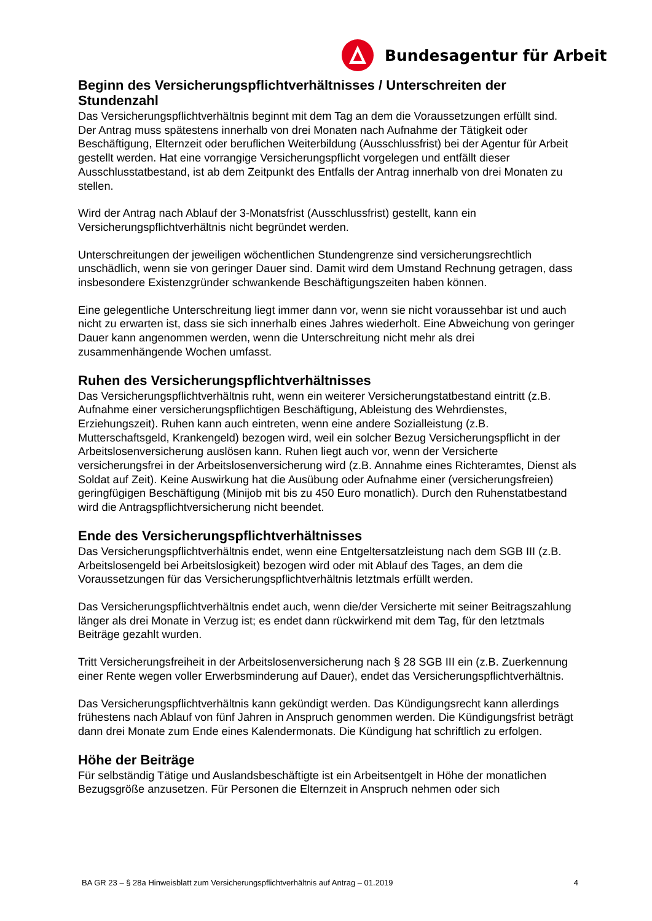Bundesagentur für Arbeit
Beginn des Versicherungspflichtverhältnisses / Unterschreiten der Stundenzahl
Das Versicherungspflichtverhältnis beginnt mit dem Tag an dem die Voraussetzungen erfüllt sind. Der Antrag muss spätestens innerhalb von drei Monaten nach Aufnahme der Tätigkeit oder Beschäftigung, Elternzeit oder beruflichen Weiterbildung (Ausschlussfrist) bei der Agentur für Arbeit gestellt werden. Hat eine vorrangige Versicherungspflicht vorgelegen und entfällt dieser Ausschlusstatbestand, ist ab dem Zeitpunkt des Entfalls der Antrag innerhalb von drei Monaten zu stellen.
Wird der Antrag nach Ablauf der 3-Monatsfrist (Ausschlussfrist) gestellt, kann ein Versicherungspflichtverhältnis nicht begründet werden.
Unterschreitungen der jeweiligen wöchentlichen Stundengrenze sind versicherungsrechtlich unschädlich, wenn sie von geringer Dauer sind. Damit wird dem Umstand Rechnung getragen, dass insbesondere Existenzgründer schwankende Beschäftigungszeiten haben können.
Eine gelegentliche Unterschreitung liegt immer dann vor, wenn sie nicht voraussehbar ist und auch nicht zu erwarten ist, dass sie sich innerhalb eines Jahres wiederholt. Eine Abweichung von geringer Dauer kann angenommen werden, wenn die Unterschreitung nicht mehr als drei zusammenhängende Wochen umfasst.
Ruhen des Versicherungspflichtverhältnisses
Das Versicherungspflichtverhältnis ruht, wenn ein weiterer Versicherungstatbestand eintritt (z.B. Aufnahme einer versicherungspflichtigen Beschäftigung, Ableistung des Wehrdienstes, Erziehungszeit). Ruhen kann auch eintreten, wenn eine andere Sozialleistung (z.B. Mutterschaftsgeld, Krankengeld) bezogen wird, weil ein solcher Bezug Versicherungspflicht in der Arbeitslosenversicherung auslösen kann. Ruhen liegt auch vor, wenn der Versicherte versicherungsfrei in der Arbeitslosenversicherung wird (z.B. Annahme eines Richteramtes, Dienst als Soldat auf Zeit). Keine Auswirkung hat die Ausübung oder Aufnahme einer (versicherungsfreien) geringfügigen Beschäftigung (Minijob mit bis zu 450 Euro monatlich). Durch den Ruhenstatbestand wird die Antragspflichtversicherung nicht beendet.
Ende des Versicherungspflichtverhältnisses
Das Versicherungspflichtverhältnis endet, wenn eine Entgeltersatzleistung nach dem SGB III (z.B. Arbeitslosengeld bei Arbeitslosigkeit) bezogen wird oder mit Ablauf des Tages, an dem die Voraussetzungen für das Versicherungspflichtverhältnis letztmals erfüllt werden.
Das Versicherungspflichtverhältnis endet auch, wenn die/der Versicherte mit seiner Beitragszahlung länger als drei Monate in Verzug ist; es endet dann rückwirkend mit dem Tag, für den letztmals Beiträge gezahlt wurden.
Tritt Versicherungsfreiheit in der Arbeitslosenversicherung nach § 28 SGB III ein (z.B. Zuerkennung einer Rente wegen voller Erwerbsminderung auf Dauer), endet das Versicherungspflichtverhältnis.
Das Versicherungspflichtverhältnis kann gekündigt werden. Das Kündigungsrecht kann allerdings frühestens nach Ablauf von fünf Jahren in Anspruch genommen werden. Die Kündigungsfrist beträgt dann drei Monate zum Ende eines Kalendermonats. Die Kündigung hat schriftlich zu erfolgen.
Höhe der Beiträge
Für selbständig Tätige und Auslandsbeschäftigte ist ein Arbeitsentgelt in Höhe der monatlichen Bezugsgröße anzusetzen. Für Personen die Elternzeit in Anspruch nehmen oder sich
BA GR 23 – § 28a Hinweisblatt zum Versicherungspflichtverhältnis auf Antrag – 01.2019 4